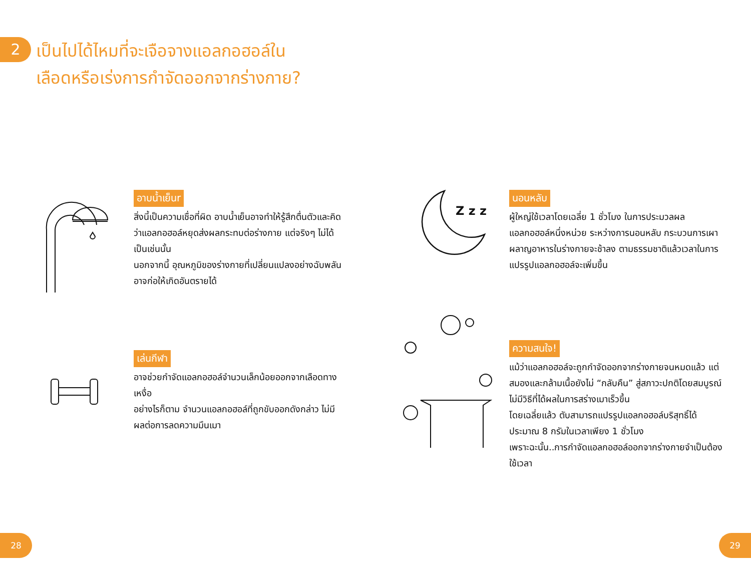2
เป็นไปได้ไหมที่จะเจือจางแอลกอฮอล์ใน
เลือดหรือเร่งการกำจัดออกจากร่างกาย?
อาบน้ำเย็นr
สิ่งนี้เป็นความเชื่อที่ผิด อาบน้ำเย็นอาจทำให้รู้สึกตื่นตัวและคิดว่าแอลกอฮอล์หยุดส่งผลกระทบต่อร่างกาย แต่จริงๆ ไม่ได้เป็นเช่นนั้น
นอกจากนี้ อุณหภูมิของร่างกายที่เปลี่ยนแปลงอย่างฉับพลันอาจก่อให้เกิดอันตรายได้
Z z z
นอนหลับ
ผู้ใหญ่ใช้เวลาโดยเฉลี่ย 1 ชั่วโมง ในการประมวลผลแอลกอฮอล์หนึ่งหน่วย ระหว่างการนอนหลับ กระบวนการเผาผลาญอาหารในร่างกายจะช้าลง ตามธรรมชาติแล้วเวลาในการแปรรูปแอลกอฮอล์จะเพิ่มขึ้น
เล่นกีฬา
อาจช่วยกำจัดแอลกอฮอล์จำนวนเล็กน้อยออกจากเลือดทางเหงื่อ
อย่างไรก็ตาม จำนวนแอลกอฮอล์ที่ถูกขับออกดังกล่าว ไม่มีผลต่อการลดความมึนเมา
ความสนใจ!
แม้ว่าแอลกอฮอล์จะถูกกำจัดออกจากร่างกายจนหมดแล้ว แต่สมองและกล้ามเนื้อยังไม่ “กลับคืน” สู่สภาวะปกติโดยสมบูรณ์
ไม่มีวิธีที่ได้ผลในการสร่างเมาเร็วขึ้น
โดยเฉลี่ยแล้ว ตับสามารถแปรรูปแอลกอฮอล์บริสุทธิ์ได้ประมาณ 8 กรัมในเวลาเพียง 1 ชั่วโมง
เพราะฉะนั้น..การกำจัดแอลกอฮอล์ออกจากร่างกายจำเป็นต้อง ใช้เวลา
28 29